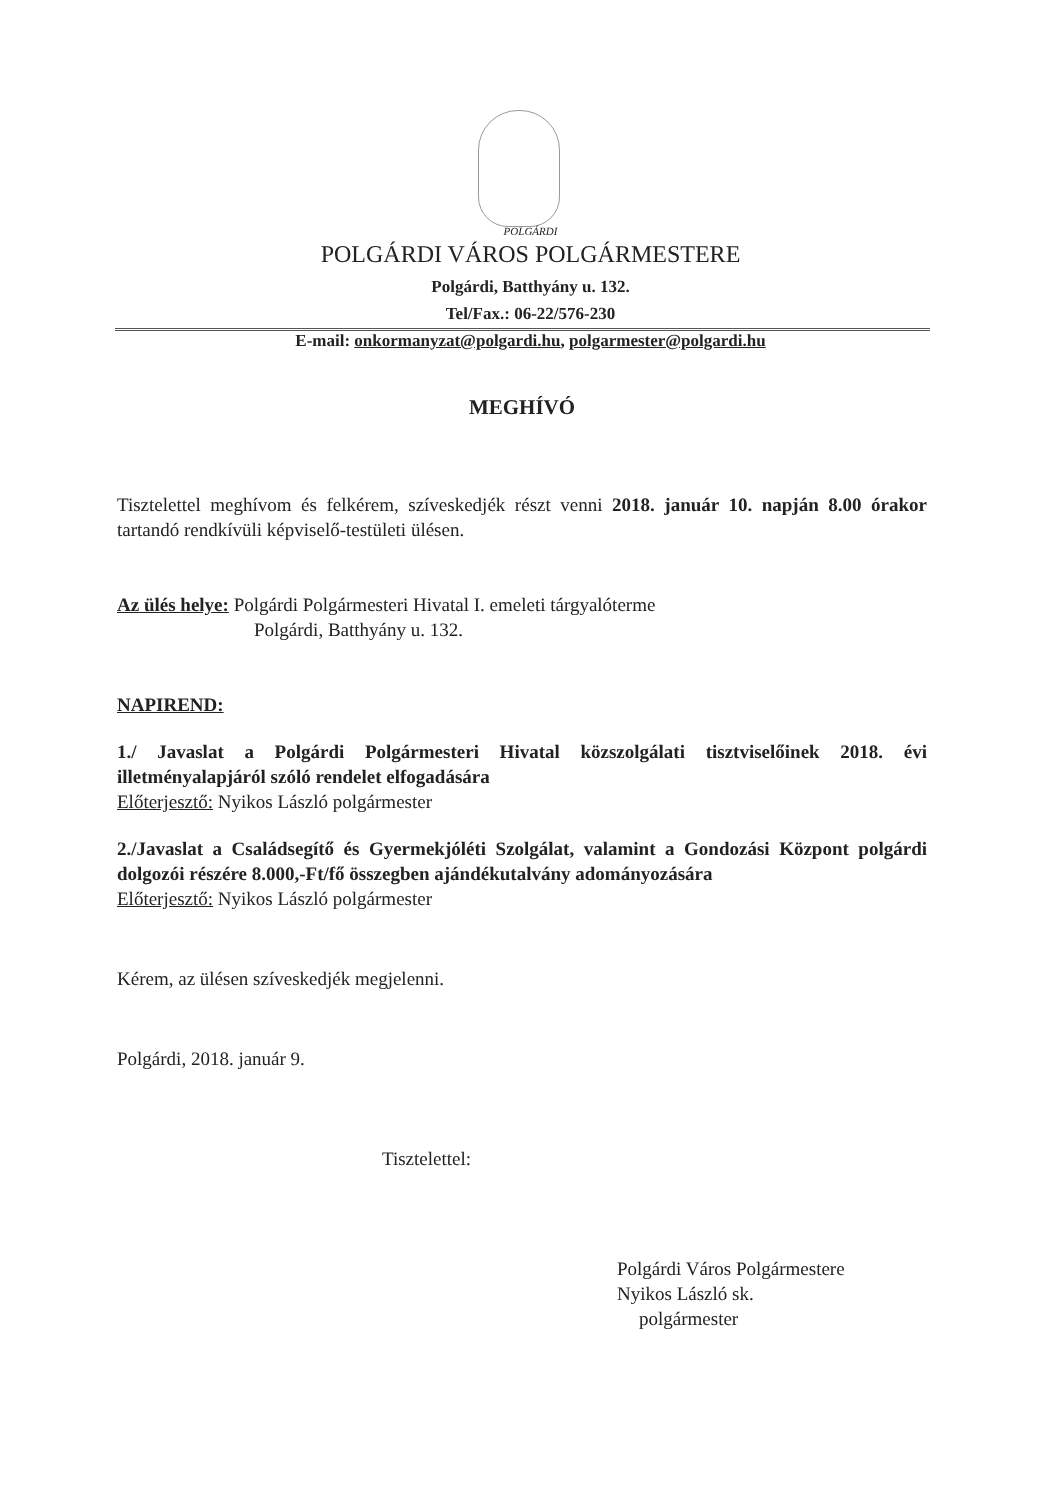POLGÁRDI
POLGÁRDI VÁROS POLGÁRMESTERE
Polgárdi, Batthyány u. 132.
Tel/Fax.: 06-22/576-230
E-mail: onkormanyzat@polgardi.hu, polgarmester@polgardi.hu
MEGHÍVÓ
Tisztelettel meghívom és felkérem, szíveskedjék részt venni 2018. január 10. napján 8.00 órakor tartandó rendkívüli képviselő-testületi ülésen.
Az ülés helye: Polgárdi Polgármesteri Hivatal I. emeleti tárgyalóterme
Polgárdi, Batthyány u. 132.
NAPIREND:
1./ Javaslat a Polgárdi Polgármesteri Hivatal közszolgálati tisztviselőinek 2018. évi illetményalapjáról szóló rendelet elfogadására
Előterjesztő: Nyikos László polgármester
2./Javaslat a Családsegítő és Gyermekjóléti Szolgálat, valamint a Gondozási Központ polgárdi dolgozói részére 8.000,-Ft/fő összegben ajándékutalvány adományozására
Előterjesztő: Nyikos László polgármester
Kérem, az ülésen szíveskedjék megjelenni.
Polgárdi, 2018. január 9.
Tisztelettel:
Polgárdi Város Polgármestere
Nyikos László sk.
polgármester